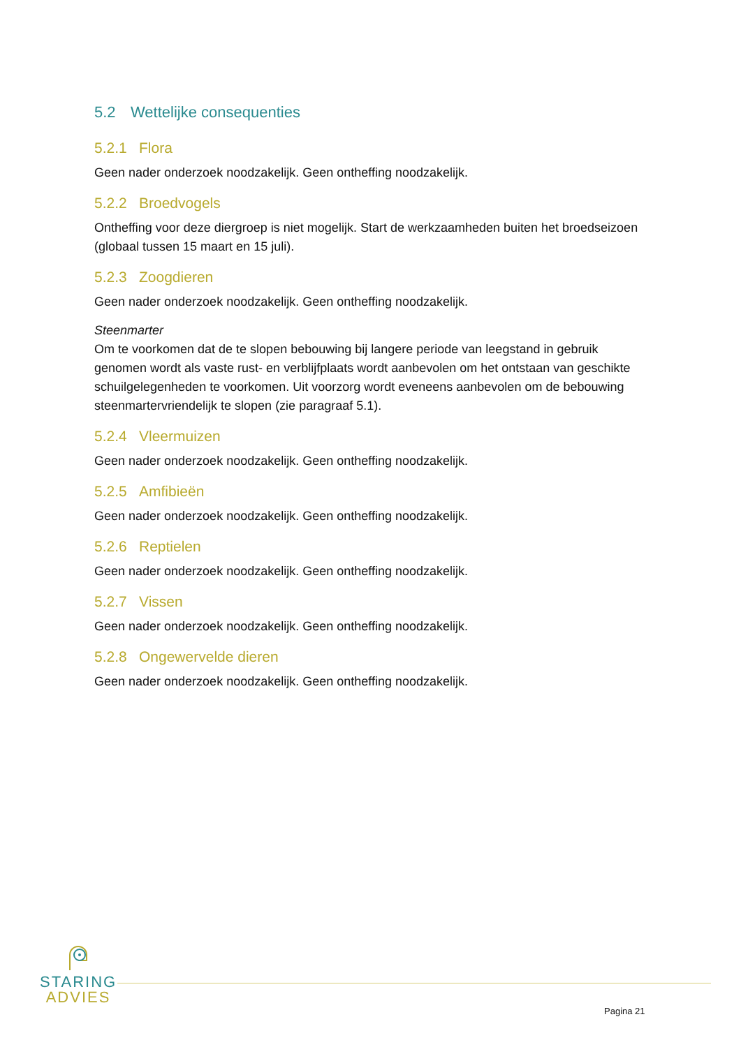5.2 Wettelijke consequenties
5.2.1 Flora
Geen nader onderzoek noodzakelijk. Geen ontheffing noodzakelijk.
5.2.2 Broedvogels
Ontheffing voor deze diergroep is niet mogelijk. Start de werkzaamheden buiten het broedseizoen (globaal tussen 15 maart en 15 juli).
5.2.3 Zoogdieren
Geen nader onderzoek noodzakelijk. Geen ontheffing noodzakelijk.
Steenmarter
Om te voorkomen dat de te slopen bebouwing bij langere periode van leegstand in gebruik genomen wordt als vaste rust- en verblijfplaats wordt aanbevolen om het ontstaan van geschikte schuilgelegenheden te voorkomen. Uit voorzorg wordt eveneens aanbevolen om de bebouwing steenmartervriendelijk te slopen (zie paragraaf 5.1).
5.2.4 Vleermuizen
Geen nader onderzoek noodzakelijk. Geen ontheffing noodzakelijk.
5.2.5 Amfibieën
Geen nader onderzoek noodzakelijk. Geen ontheffing noodzakelijk.
5.2.6 Reptielen
Geen nader onderzoek noodzakelijk. Geen ontheffing noodzakelijk.
5.2.7 Vissen
Geen nader onderzoek noodzakelijk. Geen ontheffing noodzakelijk.
5.2.8 Ongewervelde dieren
Geen nader onderzoek noodzakelijk. Geen ontheffing noodzakelijk.
STARING
ADVIES
Pagina 21